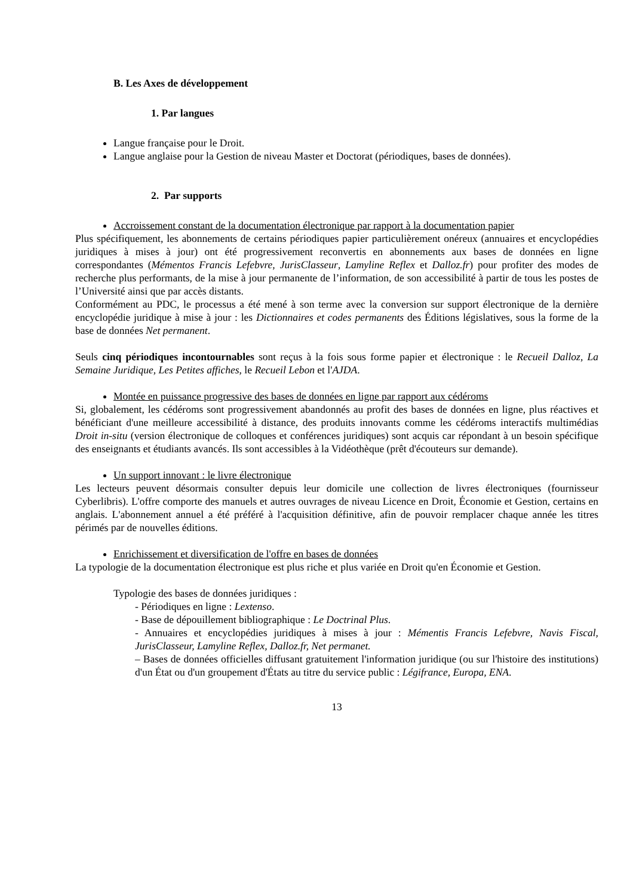B. Les Axes de développement
1. Par langues
Langue française pour le Droit.
Langue anglaise pour la Gestion de niveau Master et Doctorat (périodiques, bases de données).
2. Par supports
Accroissement constant de la documentation électronique par rapport à la documentation papier
Plus spécifiquement, les abonnements de certains périodiques papier particulièrement onéreux (annuaires et encyclopédies juridiques à mises à jour) ont été progressivement reconvertis en abonnements aux bases de données en ligne correspondantes (Mémentos Francis Lefebvre, JurisClasseur, Lamyline Reflex et Dalloz.fr) pour profiter des modes de recherche plus performants, de la mise à jour permanente de l’information, de son accessibilité à partir de tous les postes de l’Université ainsi que par accès distants.
Conformément au PDC, le processus a été mené à son terme avec la conversion sur support électronique de la dernière encyclopédie juridique à mise à jour : les Dictionnaires et codes permanents des Éditions législatives, sous la forme de la base de données Net permanent.
Seuls cinq périodiques incontournables sont reçus à la fois sous forme papier et électronique : le Recueil Dalloz, La Semaine Juridique, Les Petites affiches, le Recueil Lebon et l'AJDA.
Montée en puissance progressive des bases de données en ligne par rapport aux cédéroms
Si, globalement, les cédéroms sont progressivement abandonnés au profit des bases de données en ligne, plus réactives et bénéficiant d'une meilleure accessibilité à distance, des produits innovants comme les cédéroms interactifs multimédias Droit in-situ (version électronique de colloques et conférences juridiques) sont acquis car répondant à un besoin spécifique des enseignants et étudiants avancés. Ils sont accessibles à la Vidéothèque (prêt d'écouteurs sur demande).
Un support innovant : le livre électronique
Les lecteurs peuvent désormais consulter depuis leur domicile une collection de livres électroniques (fournisseur Cyberlibris). L'offre comporte des manuels et autres ouvrages de niveau Licence en Droit, Économie et Gestion, certains en anglais. L'abonnement annuel a été préféré à l'acquisition définitive, afin de pouvoir remplacer chaque année les titres périmés par de nouvelles éditions.
Enrichissement et diversification de l'offre en bases de données
La typologie de la documentation électronique est plus riche et plus variée en Droit qu'en Économie et Gestion.
Typologie des bases de données juridiques :
- Périodiques en ligne : Lextenso.
- Base de dépouillement bibliographique : Le Doctrinal Plus.
- Annuaires et encyclopédies juridiques à mises à jour : Mémentis Francis Lefebvre, Navis Fiscal, JurisClasseur, Lamyline Reflex, Dalloz.fr, Net permanet.
– Bases de données officielles diffusant gratuitement l'information juridique (ou sur l'histoire des institutions) d'un État ou d'un groupement d'États au titre du service public : Légifrance, Europa, ENA.
13